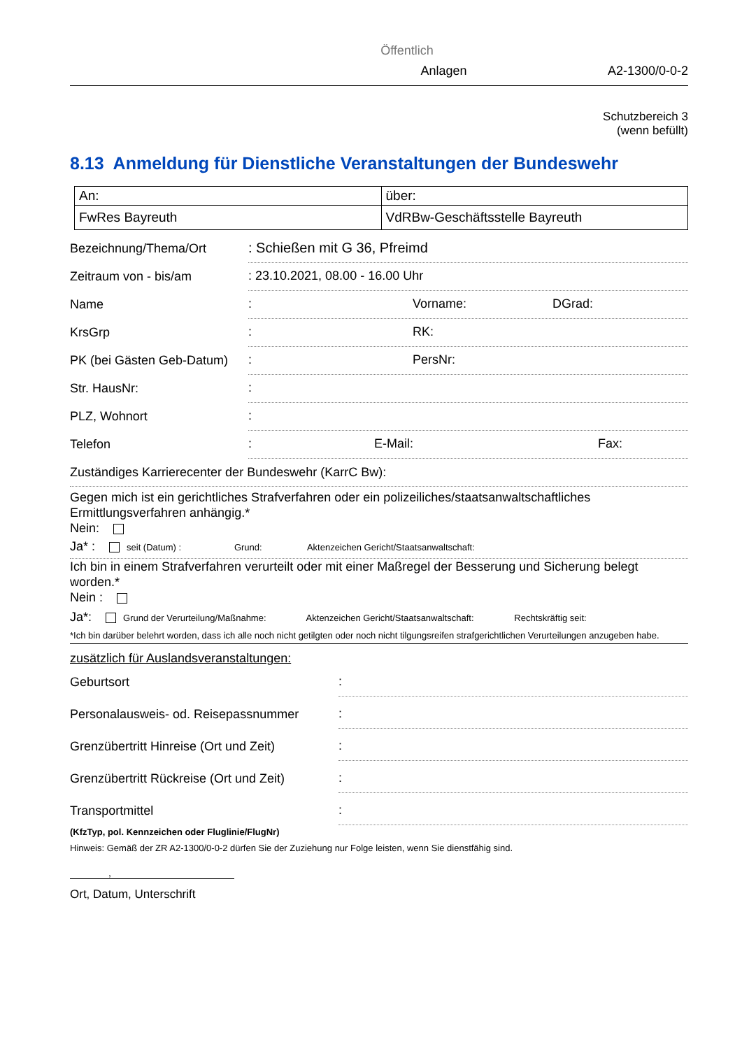Öffentlich
Anlagen A2-1300/0-0-2
Schutzbereich 3
(wenn befüllt)
8.13 Anmeldung für Dienstliche Veranstaltungen der Bundeswehr
| An: | über: |
| FwRes Bayreuth | VdRBw-Geschäftsstelle Bayreuth |
Bezeichnung/Thema/Ort: Schießen mit G 36, Pfreimd
Zeitraum von - bis/am: 23.10.2021, 08.00 - 16.00 Uhr
Name: Vorname: DGrad:
KrsGrp: RK:
PK (bei Gästen Geb-Datum): PersNr:
Str. HausNr::
PLZ, Wohnort:
Telefon: E-Mail: Fax:
Zuständiges Karrierecenter der Bundeswehr (KarrC Bw):
Gegen mich ist ein gerichtliches Strafverfahren oder ein polizeiliches/staatsanwaltschaftliches Ermittlungsverfahren anhängig.*
Nein:
Ja* : seit (Datum) : Grund: Aktenzeichen Gericht/Staatsanwaltschaft:
Ich bin in einem Strafverfahren verurteilt oder mit einer Maßregel der Besserung und Sicherung belegt worden.*
Nein :
Ja*: Grund der Verurteilung/Maßnahme: Aktenzeichen Gericht/Staatsanwaltschaft: Rechtskräftig seit:
*Ich bin darüber belehrt worden, dass ich alle noch nicht getilgten oder noch nicht tilgungsreifen strafgerichtlichen Verurteilungen anzugeben habe.
zusätzlich für Auslandsveranstaltungen:
Geburtsort:
Personalausweis- od. Reisepassnummer:
Grenzübertritt Hinreise (Ort und Zeit):
Grenzübertritt Rückreise (Ort und Zeit):
Transportmittel:
(KfzTyp, pol. Kennzeichen oder Fluglinie/FlugNr)
Hinweis: Gemäß der ZR A2-1300/0-0-2 dürfen Sie der Zuziehung nur Folge leisten, wenn Sie dienstfähig sind.
,
Ort, Datum, Unterschrift